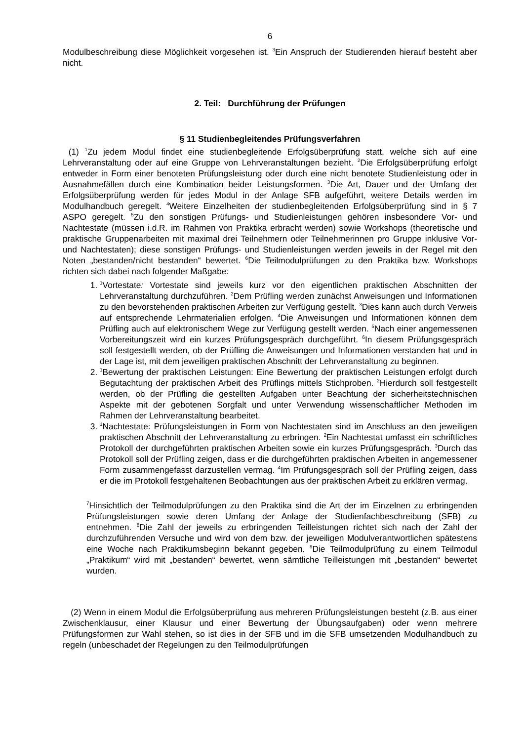6
Modulbeschreibung diese Möglichkeit vorgesehen ist. <sup>3</sup>Ein Anspruch der Studierenden hierauf besteht aber nicht.
2. Teil: Durchführung der Prüfungen
§ 11 Studienbegleitendes Prüfungsverfahren
(1) <sup>1</sup>Zu jedem Modul findet eine studienbegleitende Erfolgsüberprüfung statt, welche sich auf eine Lehrveranstaltung oder auf eine Gruppe von Lehrveranstaltungen bezieht. <sup>2</sup>Die Erfolgs­überprüfung erfolgt entweder in Form einer benoteten Prüfungsleistung oder durch eine nicht benotete Studienleistung oder in Ausnahmefällen durch eine Kombination beider Leistungsfor­men. <sup>3</sup>Die Art, Dauer und der Umfang der Erfolgsüberprüfung werden für jedes Modul in der Anlage SFB aufgeführt, weitere Details werden im Modulhandbuch geregelt. <sup>4</sup>Weitere Einzelhei­ten der studienbegleitenden Erfolgsüberprüfung sind in § 7 ASPO geregelt. <sup>5</sup>Zu den sonstigen Prüfungs- und Studienleistungen gehören insbesondere Vor- und Nachtestate (müssen i.d.R. im Rahmen von Praktika erbracht werden) sowie Workshops (theoretische und praktische Gruppenarbeiten mit maximal drei Teilnehmern oder Teilnehmerinnen pro Gruppe inklusive Vor- und Nachtestaten); diese sonstigen Prüfungs- und Studienleistungen werden jeweils in der Re­gel mit den Noten „bestanden/nicht bestanden“ bewertet. <sup>6</sup>Die Teilmodulprüfungen zu den Prak­tika bzw. Workshops richten sich dabei nach folgender Maßgabe:
1. <sup>1</sup> Vortestate: Vortestate sind jeweils kurz vor den eigentlichen praktischen Abschnitten der Lehrveranstaltung durchzuführen. <sup>2</sup>Dem Prüfling werden zunächst Anweisungen und Informationen zu den bevorstehenden praktischen Arbeiten zur Verfügung gestellt. <sup>3</sup>Dies kann auch durch Verweis auf entsprechende Lehrmaterialien erfolgen. <sup>4</sup>Die An­weisungen und Informationen können dem Prüfling auch auf elektronischem Wege zur Verfügung gestellt werden. <sup>5</sup>Nach einer angemessenen Vorbereitungszeit wird ein kur­zes Prüfungsgespräch durchgeführt. <sup>6</sup>In diesem Prüfungsgespräch soll festgestellt werden, ob der Prüfling die Anweisungen und Informationen verstanden hat und in der Lage ist, mit dem jeweiligen praktischen Abschnitt der Lehrveranstaltung zu beginnen.
2. <sup>1</sup> Bewertung der praktischen Leistungen: Eine Bewertung der praktischen Leistungen erfolgt durch Begutachtung der praktischen Arbeit des Prüflings mittels Stichproben. <sup>2</sup>Hierdurch soll festgestellt werden, ob der Prüfling die gestellten Aufgaben unter Be­achtung der sicherheitstechnischen Aspekte mit der gebotenen Sorgfalt und unter Verwendung wissenschaftlicher Methoden im Rahmen der Lehrveranstaltung bearbei­tet.
3. <sup>1</sup> Nachtestate: Prüfungsleistungen in Form von Nachtestaten sind im Anschluss an den jeweiligen praktischen Abschnitt der Lehrveranstaltung zu erbringen. <sup>2</sup>Ein Nachtestat umfasst ein schriftliches Protokoll der durchgeführten praktischen Arbeiten sowie ein kurzes Prüfungsgespräch. <sup>3</sup>Durch das Protokoll soll der Prüfling zeigen, dass er die durchgeführten praktischen Arbeiten in angemessener Form zusammengefasst darzu­stellen vermag. <sup>4</sup>Im Prüfungsgespräch soll der Prüfling zeigen, dass er die im Protokoll festgehaltenen Beobachtungen aus der praktischen Arbeit zu erklären vermag.
<sup>7</sup> Hinsichtlich der Teilmodulprüfungen zu den Praktika sind die Art der im Einzelnen zu erbringenden Prüfungsleistungen sowie deren Umfang der Anlage der Studienfachbe­schreibung (SFB) zu entnehmen. <sup>8</sup>Die Zahl der jeweils zu erbringenden Teilleistungen richtet sich nach der Zahl der durchzuführenden Versuche und wird von dem bzw. der je­weiligen Modulverantwortlichen spätestens eine Woche nach Praktikumsbeginn bekannt gegeben. <sup>9</sup>Die Teilmodulprüfung zu einem Teilmodul „Praktikum“ wird mit „bestanden“ bewertet, wenn sämtliche Teilleistungen mit „bestanden“ bewertet wurden.
(2) Wenn in einem Modul die Erfolgsüberprüfung aus mehreren Prüfungsleistungen besteht (z.B. aus einer Zwischenklausur, einer Klausur und einer Bewertung der Übungsaufgaben) oder wenn mehrere Prüfungsformen zur Wahl stehen, so ist dies in der SFB und im die SFB umset­zenden Modulhandbuch zu regeln (unbeschadet der Regelungen zu den Teilmodulprüfungen